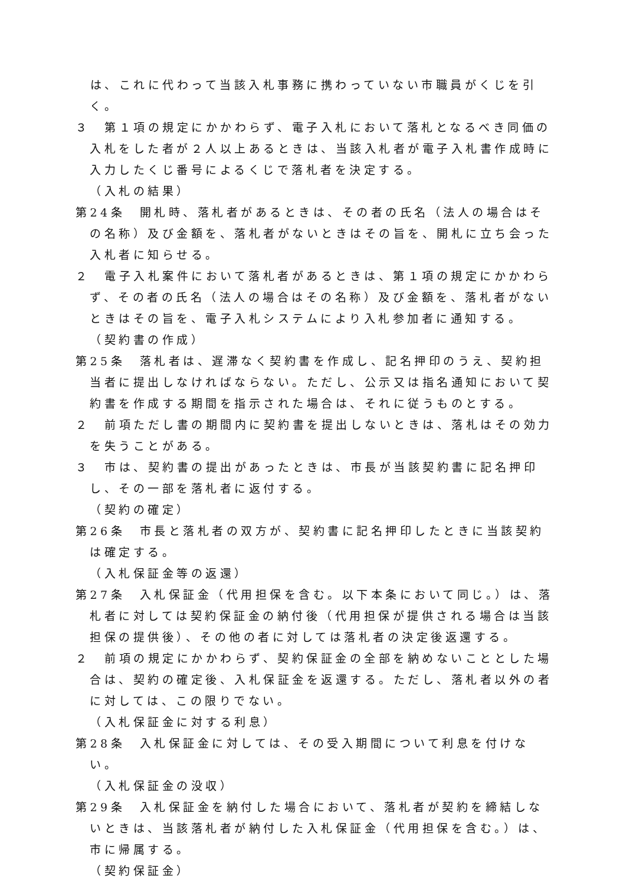は、これに代わって当該入札事務に携わっていない市職員がくじを引く。
３　第１項の規定にかかわらず、電子入札において落札となるべき同価の入札をした者が２人以上あるときは、当該入札者が電子入札書作成時に入力したくじ番号によるくじで落札者を決定する。
（入札の結果）
第24条　開札時、落札者があるときは、その者の氏名（法人の場合はその名称）及び金額を、落札者がないときはその旨を、開札に立ち会った入札者に知らせる。
２　電子入札案件において落札者があるときは、第１項の規定にかかわらず、その者の氏名（法人の場合はその名称）及び金額を、落札者がないときはその旨を、電子入札システムにより入札参加者に通知する。
（契約書の作成）
第25条　落札者は、遅滞なく契約書を作成し、記名押印のうえ、契約担当者に提出しなければならない。ただし、公示又は指名通知において契約書を作成する期間を指示された場合は、それに従うものとする。
２　前項ただし書の期間内に契約書を提出しないときは、落札はその効力を失うことがある。
３　市は、契約書の提出があったときは、市長が当該契約書に記名押印し、その一部を落札者に返付する。
（契約の確定）
第26条　市長と落札者の双方が、契約書に記名押印したときに当該契約は確定する。
（入札保証金等の返還）
第27条　入札保証金（代用担保を含む。以下本条において同じ。）は、落札者に対しては契約保証金の納付後（代用担保が提供される場合は当該担保の提供後）、その他の者に対しては落札者の決定後返還する。
２　前項の規定にかかわらず、契約保証金の全部を納めないこととした場合は、契約の確定後、入札保証金を返還する。ただし、落札者以外の者に対しては、この限りでない。
（入札保証金に対する利息）
第28条　入札保証金に対しては、その受入期間について利息を付けない。
（入札保証金の没収）
第29条　入札保証金を納付した場合において、落札者が契約を締結しないときは、当該落札者が納付した入札保証金（代用担保を含む。）は、市に帰属する。
（契約保証金）